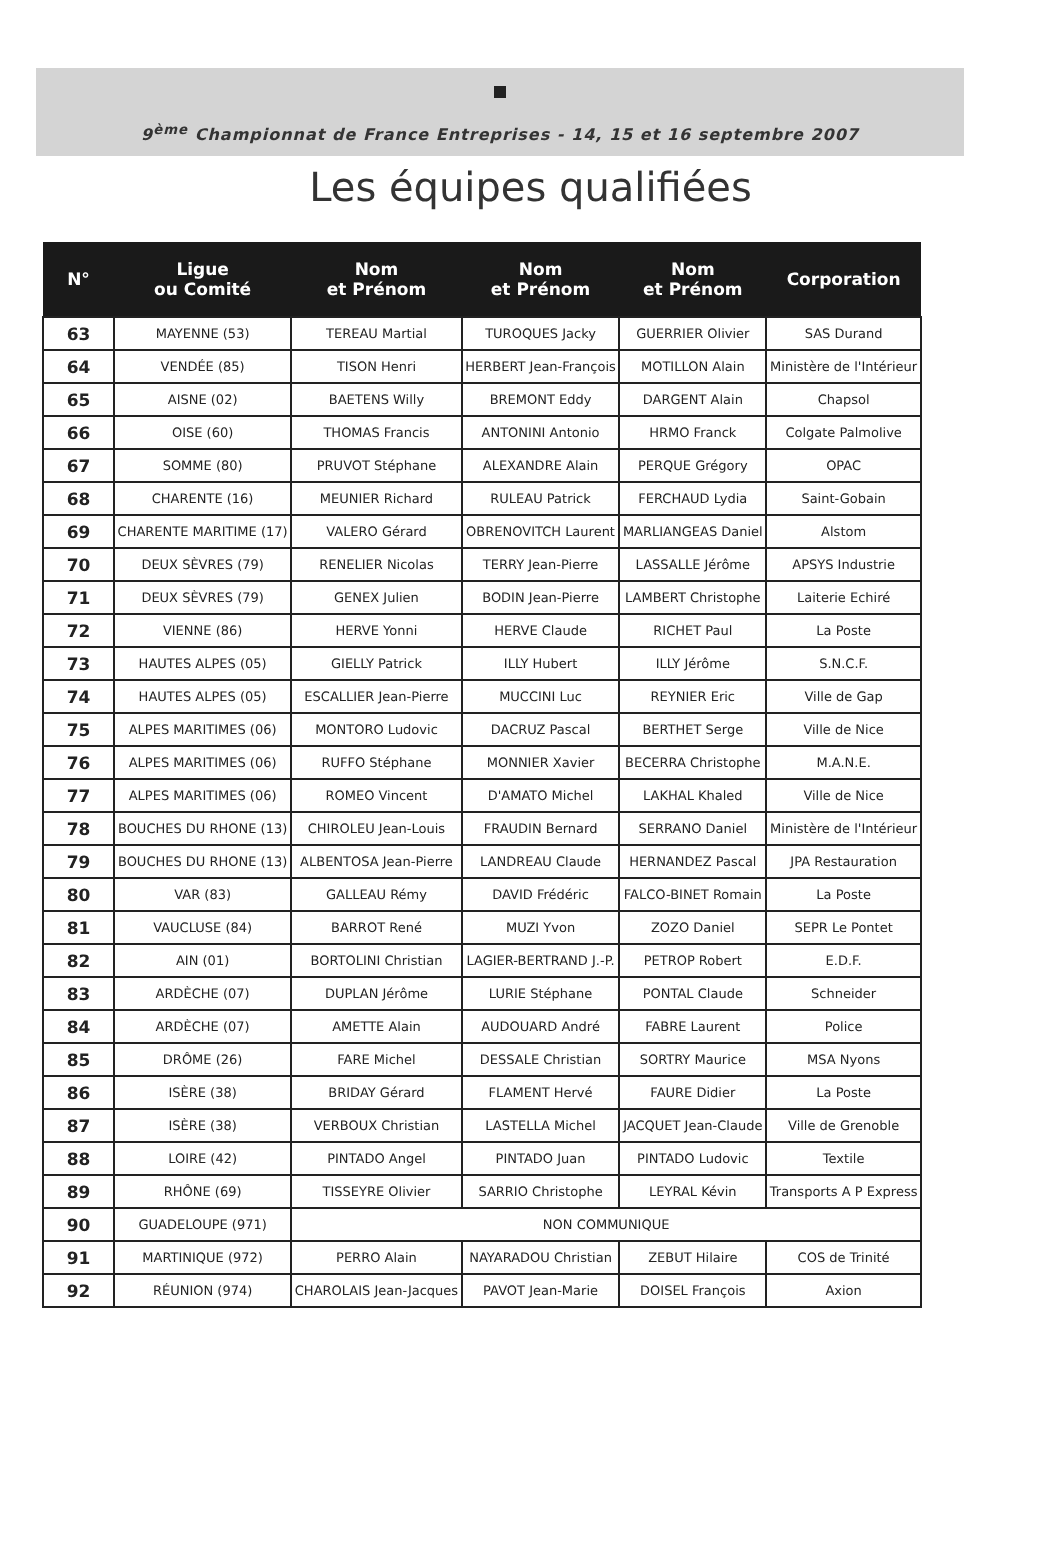9<sup>ème</sup> Championnat de France Entreprises - 14, 15 et 16 septembre 2007
Les équipes qualifiées
| N° | Ligue ou Comité | Nom et Prénom | Nom et Prénom | Nom et Prénom | Corporation |
| --- | --- | --- | --- | --- | --- |
| 63 | MAYENNE (53) | TEREAU Martial | TUROQUES Jacky | GUERRIER Olivier | SAS Durand |
| 64 | VENDÉE (85) | TISON Henri | HERBERT Jean-François | MOTILLON Alain | Ministère de l'Intérieur |
| 65 | AISNE (02) | BAETENS Willy | BREMONT Eddy | DARGENT Alain | Chapsol |
| 66 | OISE (60) | THOMAS Francis | ANTONINI Antonio | HRMO Franck | Colgate Palmolive |
| 67 | SOMME (80) | PRUVOT Stéphane | ALEXANDRE Alain | PERQUE Grégory | OPAC |
| 68 | CHARENTE (16) | MEUNIER Richard | RULEAU Patrick | FERCHAUD Lydia | Saint-Gobain |
| 69 | CHARENTE MARITIME (17) | VALERO Gérard | OBRENOVITCH Laurent | MARLIANGEAS Daniel | Alstom |
| 70 | DEUX SÈVRES (79) | RENELIER Nicolas | TERRY Jean-Pierre | LASSALLE Jérôme | APSYS Industrie |
| 71 | DEUX SÈVRES (79) | GENEX Julien | BODIN Jean-Pierre | LAMBERT Christophe | Laiterie Echiré |
| 72 | VIENNE (86) | HERVE Yonni | HERVE Claude | RICHET Paul | La Poste |
| 73 | HAUTES ALPES (05) | GIELLY Patrick | ILLY Hubert | ILLY Jérôme | S.N.C.F. |
| 74 | HAUTES ALPES (05) | ESCALLIER Jean-Pierre | MUCCINI Luc | REYNIER Eric | Ville de Gap |
| 75 | ALPES MARITIMES (06) | MONTORO Ludovic | DACRUZ Pascal | BERTHET Serge | Ville de Nice |
| 76 | ALPES MARITIMES (06) | RUFFO Stéphane | MONNIER Xavier | BECERRA Christophe | M.A.N.E. |
| 77 | ALPES MARITIMES (06) | ROMEO Vincent | D'AMATO Michel | LAKHAL Khaled | Ville de Nice |
| 78 | BOUCHES DU RHONE (13) | CHIROLEU Jean-Louis | FRAUDIN Bernard | SERRANO Daniel | Ministère de l'Intérieur |
| 79 | BOUCHES DU RHONE (13) | ALBENTOSA Jean-Pierre | LANDREAU Claude | HERNANDEZ Pascal | JPA Restauration |
| 80 | VAR (83) | GALLEAU Rémy | DAVID Frédéric | FALCO-BINET Romain | La Poste |
| 81 | VAUCLUSE (84) | BARROT René | MUZI Yvon | ZOZO Daniel | SEPR Le Pontet |
| 82 | AIN (01) | BORTOLINI Christian | LAGIER-BERTRAND J.-P. | PETROP Robert | E.D.F. |
| 83 | ARDÈCHE (07) | DUPLAN Jérôme | LURIE Stéphane | PONTAL Claude | Schneider |
| 84 | ARDÈCHE (07) | AMETTE Alain | AUDOUARD André | FABRE Laurent | Police |
| 85 | DRÔME (26) | FARE Michel | DESSALE Christian | SORTRY Maurice | MSA Nyons |
| 86 | ISÈRE (38) | BRIDAY Gérard | FLAMENT Hervé | FAURE Didier | La Poste |
| 87 | ISÈRE (38) | VERBOUX Christian | LASTELLA Michel | JACQUET Jean-Claude | Ville de Grenoble |
| 88 | LOIRE (42) | PINTADO Angel | PINTADO Juan | PINTADO Ludovic | Textile |
| 89 | RHÔNE (69) | TISSEYRE Olivier | SARRIO Christophe | LEYRAL Kévin | Transports A P Express |
| 90 | GUADELOUPE (971) | NON COMMUNIQUE | | | |
| 91 | MARTINIQUE (972) | PERRO Alain | NAYARADOU Christian | ZEBUT Hilaire | COS de Trinité |
| 92 | RÉUNION (974) | CHAROLAIS Jean-Jacques | PAVOT Jean-Marie | DOISEL François | Axion |